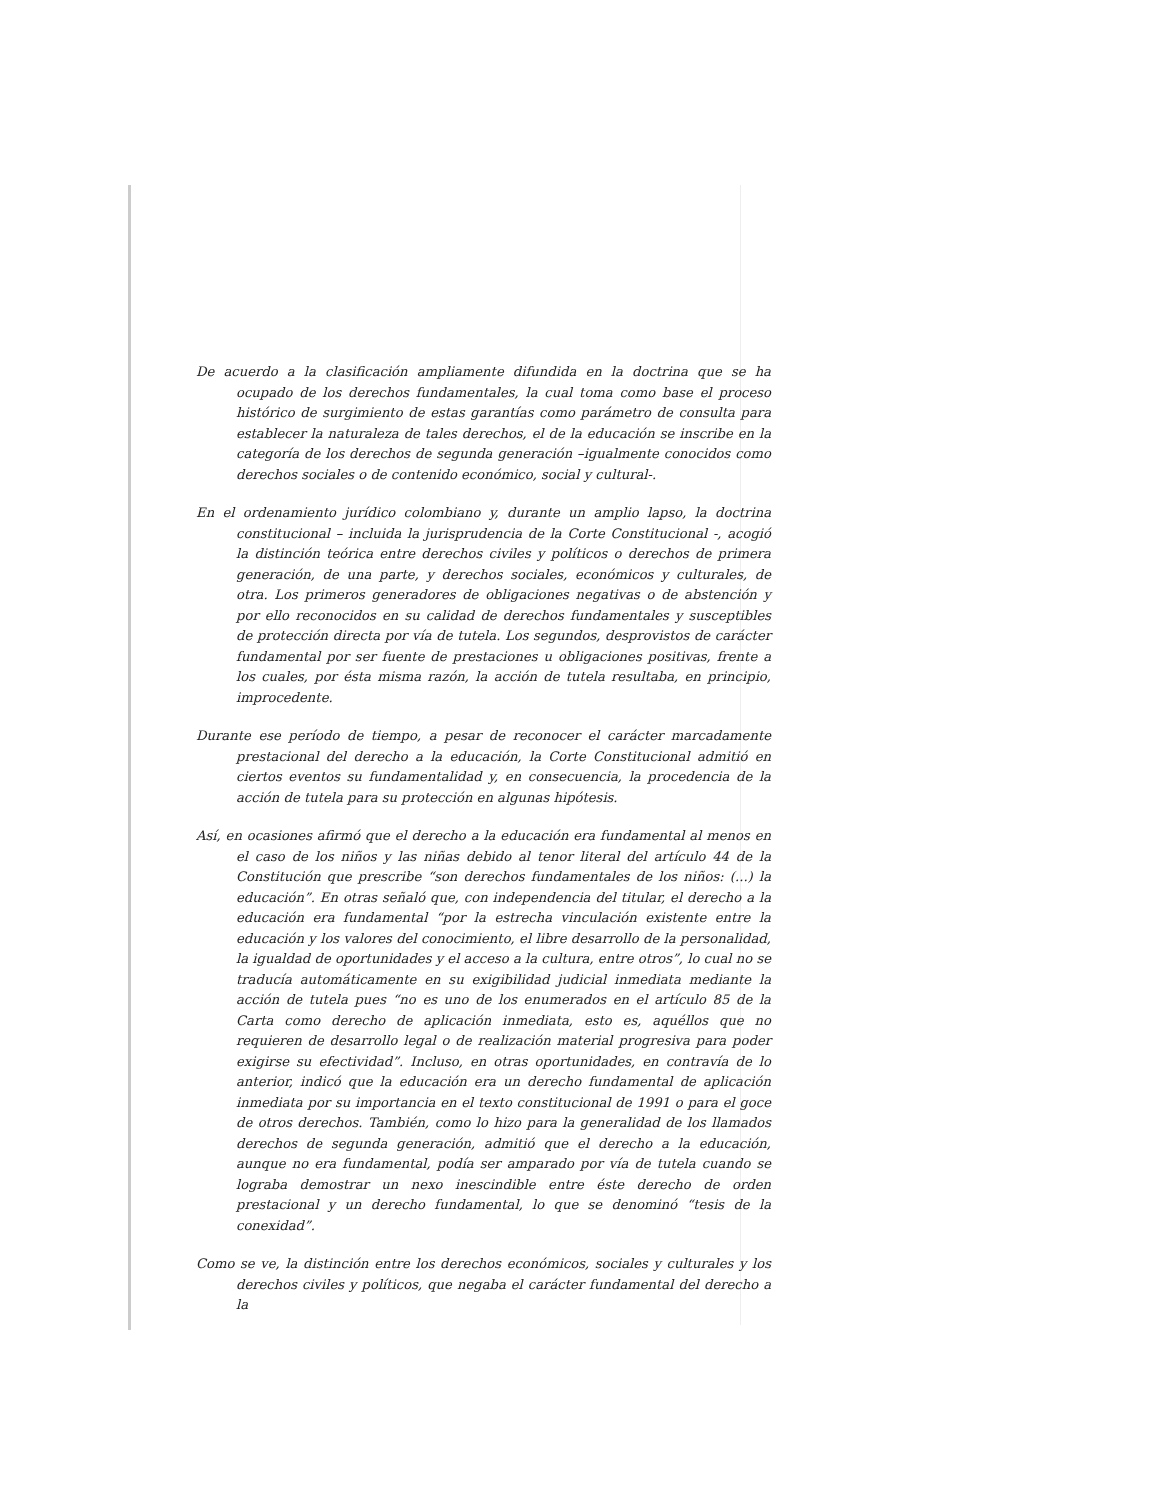De acuerdo a la clasificación ampliamente difundida en la doctrina que se ha ocupado de los derechos fundamentales, la cual toma como base el proceso histórico de surgimiento de estas garantías como parámetro de consulta para establecer la naturaleza de tales derechos, el de la educación se inscribe en la categoría de los derechos de segunda generación –igualmente conocidos como derechos sociales o de contenido económico, social y cultural-.
En el ordenamiento jurídico colombiano y, durante un amplio lapso, la doctrina constitucional – incluida la jurisprudencia de la Corte Constitucional -, acogió la distinción teórica entre derechos civiles y políticos o derechos de primera generación, de una parte, y derechos sociales, económicos y culturales, de otra. Los primeros generadores de obligaciones negativas o de abstención y por ello reconocidos en su calidad de derechos fundamentales y susceptibles de protección directa por vía de tutela. Los segundos, desprovistos de carácter fundamental por ser fuente de prestaciones u obligaciones positivas, frente a los cuales, por ésta misma razón, la acción de tutela resultaba, en principio, improcedente.
Durante ese período de tiempo, a pesar de reconocer el carácter marcadamente prestacional del derecho a la educación, la Corte Constitucional admitió en ciertos eventos su fundamentalidad y, en consecuencia, la procedencia de la acción de tutela para su protección en algunas hipótesis.
Así, en ocasiones afirmó que el derecho a la educación era fundamental al menos en el caso de los niños y las niñas debido al tenor literal del artículo 44 de la Constitución que prescribe “son derechos fundamentales de los niños: (...) la educación”. En otras señaló que, con independencia del titular, el derecho a la educación era fundamental “por la estrecha vinculación existente entre la educación y los valores del conocimiento, el libre desarrollo de la personalidad, la igualdad de oportunidades y el acceso a la cultura, entre otros”, lo cual no se traducía automáticamente en su exigibilidad judicial inmediata mediante la acción de tutela pues “no es uno de los enumerados en el artículo 85 de la Carta como derecho de aplicación inmediata, esto es, aquéllos que no requieren de desarrollo legal o de realización material progresiva para poder exigirse su efectividad”. Incluso, en otras oportunidades, en contravía de lo anterior, indicó que la educación era un derecho fundamental de aplicación inmediata por su importancia en el texto constitucional de 1991 o para el goce de otros derechos. También, como lo hizo para la generalidad de los llamados derechos de segunda generación, admitió que el derecho a la educación, aunque no era fundamental, podía ser amparado por vía de tutela cuando se lograba demostrar un nexo inescindible entre éste derecho de orden prestacional y un derecho fundamental, lo que se denominó “tesis de la conexidad”.
Como se ve, la distinción entre los derechos económicos, sociales y culturales y los derechos civiles y políticos, que negaba el carácter fundamental del derecho a la